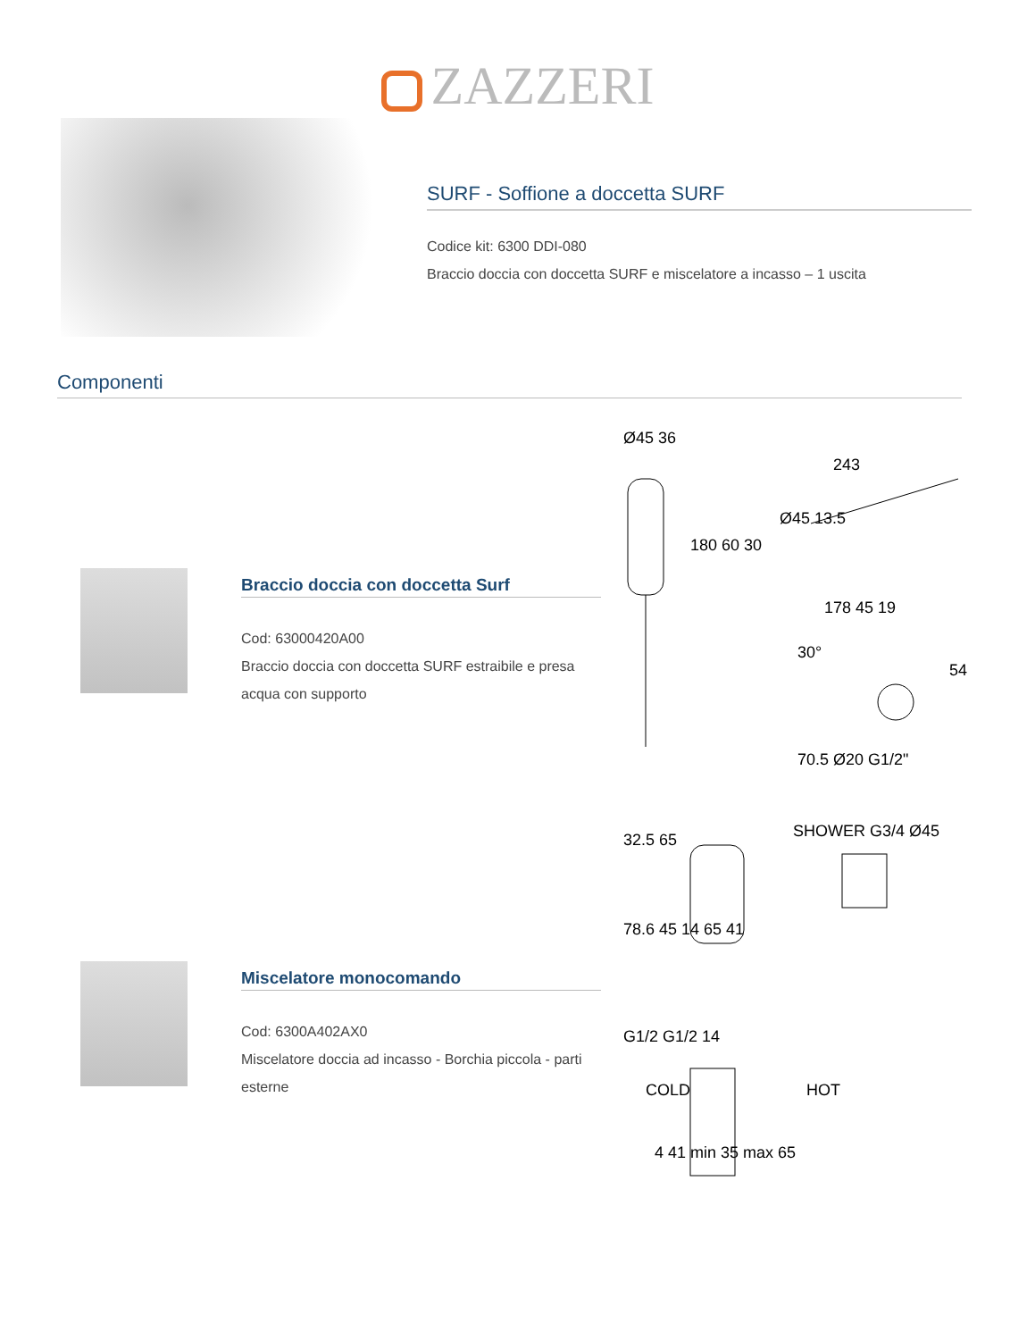ZAZZERI
SURF - Soffione a doccetta SURF
Codice kit: 6300 DDI-080
Braccio doccia con doccetta SURF e miscelatore a incasso – 1 uscita
Componenti
Braccio doccia con doccetta Surf
Cod: 63000420A00
Braccio doccia con doccetta SURF estraibile e presa acqua con supporto
Ø45 36
243
180 60 30
Ø45 13.5
178 45 19
30°
54
70.5 Ø20 G1/2"
Miscelatore monocomando
Cod: 6300A402AX0
Miscelatore doccia ad incasso - Borchia piccola - parti esterne
32.5 65
SHOWER G3/4 Ø45
78.6 45 14 65 41
G1/2 G1/2 14
COLD
HOT
4 41 min 35 max 65